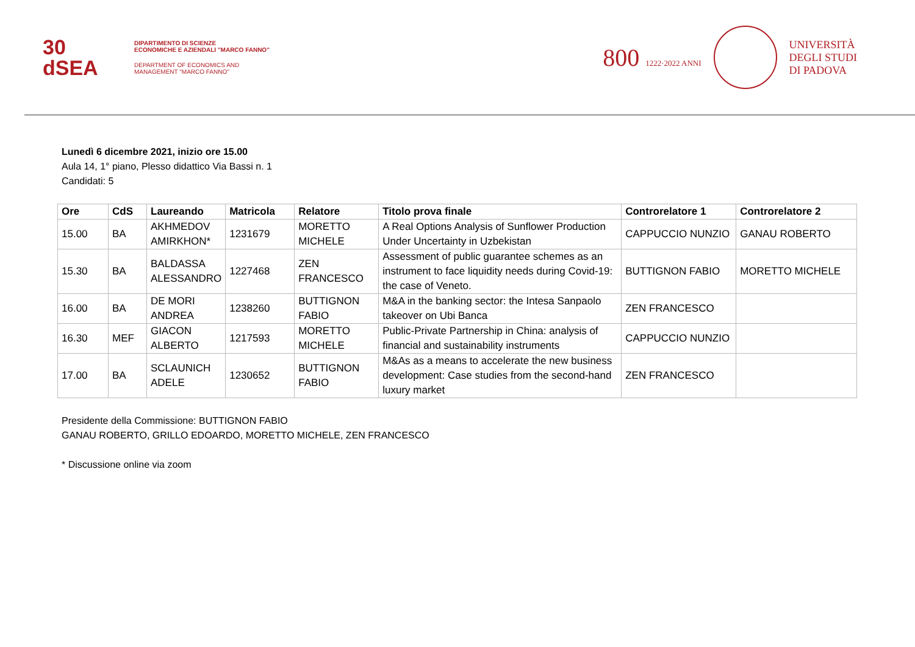30
dSEA
DIPARTIMENTO DI SCIENZE
ECONOMICHE E AZIENDALI "MARCO FANNO"
DEPARTMENT OF ECONOMICS AND
MANAGEMENT "MARCO FANNO"
800 1222·2022 ANNI
UNIVERSITÀ
DEGLI STUDI
DI PADOVA
Lunedì 6 dicembre 2021, inizio ore 15.00
Aula 14, 1° piano, Plesso didattico Via Bassi n. 1
Candidati: 5
| Ore | CdS | Laureando | Matricola | Relatore | Titolo prova finale | Controrelatore 1 | Controrelatore 2 |
| --- | --- | --- | --- | --- | --- | --- | --- |
| 15.00 | BA | AKHMEDOV AMIRKHON* | 1231679 | MORETTO MICHELE | A Real Options Analysis of Sunflower Production Under Uncertainty in Uzbekistan | CAPPUCCIO NUNZIO | GANAU ROBERTO |
| 15.30 | BA | BALDASSA ALESSANDRO | 1227468 | ZEN FRANCESCO | Assessment of public guarantee schemes as an instrument to face liquidity needs during Covid-19: the case of Veneto. | BUTTIGNON FABIO | MORETTO MICHELE |
| 16.00 | BA | DE MORI ANDREA | 1238260 | BUTTIGNON FABIO | M&A in the banking sector: the Intesa Sanpaolo takeover on Ubi Banca | ZEN FRANCESCO | |
| 16.30 | MEF | GIACON ALBERTO | 1217593 | MORETTO MICHELE | Public-Private Partnership in China: analysis of financial and sustainability instruments | CAPPUCCIO NUNZIO | |
| 17.00 | BA | SCLAUNICH ADELE | 1230652 | BUTTIGNON FABIO | M&As as a means to accelerate the new business development: Case studies from the second-hand luxury market | ZEN FRANCESCO | |
Presidente della Commissione: BUTTIGNON FABIO
GANAU ROBERTO, GRILLO EDOARDO, MORETTO MICHELE, ZEN FRANCESCO
* Discussione online via zoom